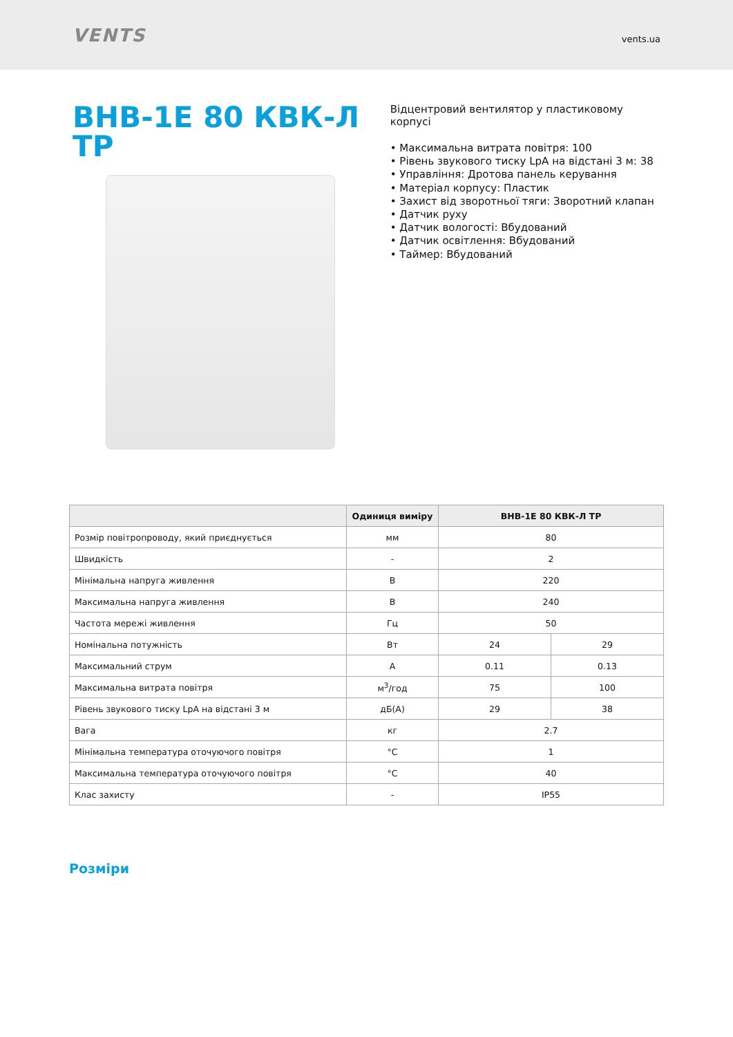VENTS
vents.ua
ВНВ-1Е 80 КВК-Л ТР
Відцентровий вентилятор у пластиковому корпусі
• Максимальна витрата повітря: 100
• Рівень звукового тиску LpA на відстані 3 м: 38
• Управління: Дротова панель керування
• Матеріал корпусу: Пластик
• Захист від зворотньої тяги: Зворотний клапан
• Датчик руху
• Датчик вологості: Вбудований
• Датчик освітлення: Вбудований
• Таймер: Вбудований
| | Одиниця виміру | ВНВ-1Е 80 КВК-Л ТР | |
| --- | --- | --- | --- |
| Розмір повітропроводу, який приєднується | мм | 80 | |
| Швидкість | - | 2 | |
| Мінімальна напруга живлення | В | 220 | |
| Максимальна напруга живлення | В | 240 | |
| Частота мережі живлення | Гц | 50 | |
| Номінальна потужність | Вт | 24 | 29 |
| Максимальний струм | А | 0.11 | 0.13 |
| Максимальна витрата повітря | м<sup>3</sup>/год | 75 | 100 |
| Рівень звукового тиску LpA на відстані 3 м | дБ(А) | 29 | 38 |
| Вага | кг | 2.7 | |
| Мінімальна температура оточуючого повітря | °C | 1 | |
| Максимальна температура оточуючого повітря | °C | 40 | |
| Клас захисту | - | IP55 | |
Розміри